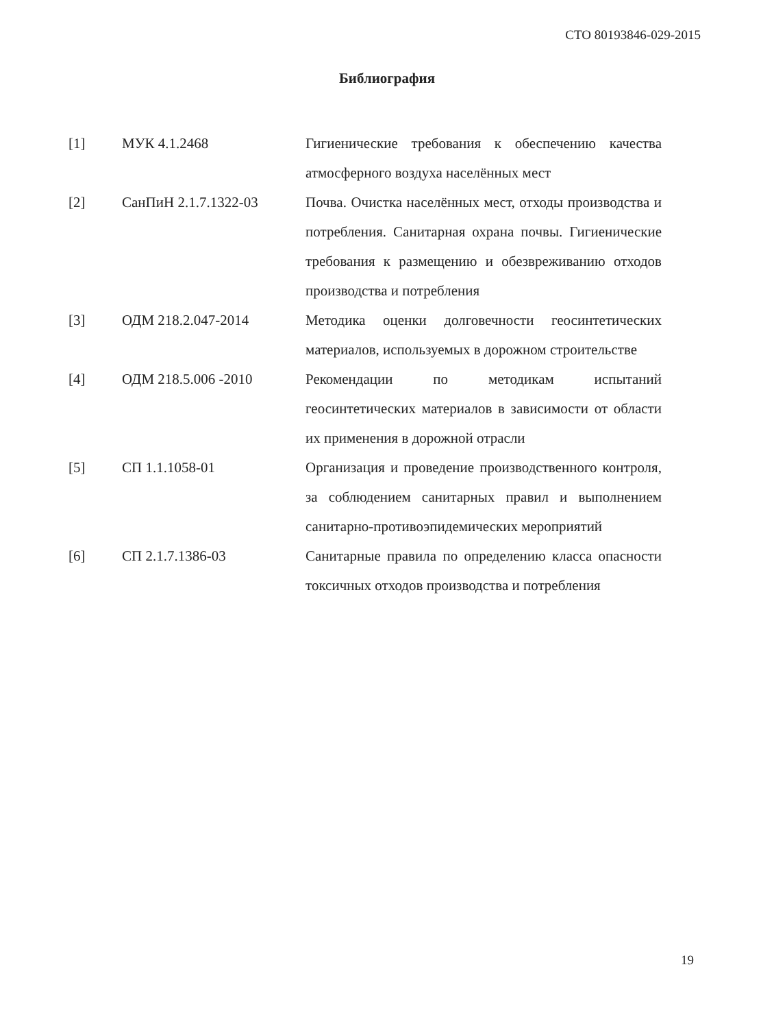СТО 80193846-029-2015
Библиография
| [1] | МУК 4.1.2468 | Гигиенические требования к обеспечению качества атмосферного воздуха населённых мест |
| [2] | СанПиН 2.1.7.1322-03 | Почва. Очистка населённых мест, отходы производства и потребления. Санитарная охрана почвы. Гигиенические требования к размещению и обезвреживанию отходов производства и потребления |
| [3] | ОДМ 218.2.047-2014 | Методика оценки долговечности геосинтетических материалов, используемых в дорожном строительстве |
| [4] | ОДМ 218.5.006 -2010 | Рекомендации по методикам испытаний геосинтетических материалов в зависимости от области их применения в дорожной отрасли |
| [5] | СП 1.1.1058-01 | Организация и проведение производственного контроля, за соблюдением санитарных правил и выполнением санитарно-противоэпидемических мероприятий |
| [6] | СП 2.1.7.1386-03 | Санитарные правила по определению класса опасности токсичных отходов производства и потребления |
19